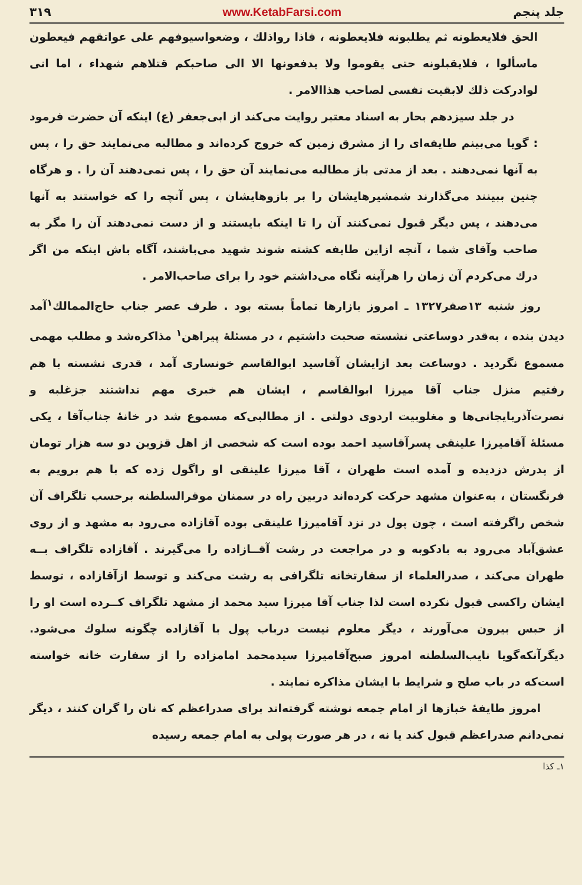جلد پنجم www.KetabFarsi.com ۳۱۹
الحق فلایعطونه ثم یطلبونه فلایعطونه ، فاذا رواذلك ، وضعواسیوفهم علی عواتقهم فیعطون ماسألوا ، فلایقبلونه حتی یقوموا ولا یدفعونها الا الی صاحبکم قتلاهم شهداء ، اما انی لوادرکت ذلك لابقیت نفسی لصاحب هذاالامر .
در جلد سیزدهم بحار به اسناد معتبر روایت می‌کند از ابی‌جعفر (ع) اینکه آن حضرت فرمود : گویا می‌بینم طایفه‌ای را از مشرق زمین که خروج کرده‌اند و مطالبه می‌نمایند حق را ، پس به آنها نمی‌دهند . بعد از مدتی باز مطالبه می‌نمایند آن حق را ، پس نمی‌دهند آن را . و هرگاه چنین ببینند می‌گذارند شمشیرهایشان را بر بازوهایشان ، پس آنچه را که خواستند به آنها می‌دهند ، پس دیگر قبول نمی‌کنند آن را تا اینکه بایستند و از دست نمی‌دهند آن را مگر به صاحب وآقای شما ، آنچه ازاین طایفه کشته شوند شهید می‌باشند، آگاه باش اینکه من اگر درك می‌کردم آن زمان را هرآینه نگاه می‌داشتم خود را برای صاحب‌الامر .
روز شنبه ۱۳صفر۱۳۲۷ ـ امروز بازارها تماماً بسته بود . طرف عصر جناب حاج‌الممالك<sup>۱</sup>آمد دیدن بنده ، به‌قدر دوساعتی نشسته صحبت داشتیم ، در مسئلهٔ پیراهن<sup>۱</sup> مذاکره‌شد و مطلب مهمی مسموع نگردید . دوساعت بعد ازایشان آقاسید ابوالقاسم خونساری آمد ، قدری نشسته با هم رفتیم منزل جناب آقا میرزا ابوالقاسم ، ایشان هم خبری مهم نداشتند جزغلبه و نصرت‌آذربایجانی‌ها و مغلوبیت اردوی دولتی . از مطالبی‌که مسموع شد در خانهٔ جناب‌آقا ، یکی مسئلهٔ آقامیرزا علینقی پسرآقاسید احمد بوده است که شخصی از اهل قزوین دو سه هزار تومان از پدرش دزدیده و آمده است طهران ، آقا میرزا علینقی او راگول زده که با هم برویم به فرنگستان ، به‌عنوان مشهد حرکت کرده‌اند دربین راه در سمنان موقرالسلطنه برحسب تلگراف آن شخص راگرفته است ، چون پول در نزد آقامیرزا علینقی بوده آقازاده می‌رود به مشهد و از روی عشق‌آباد می‌رود به بادکوبه و در مراجعت در رشت آقــازاده را می‌گیرند . آقازاده تلگراف بــه طهران می‌کند ، صدرالعلماء از سفارتخانه تلگرافی به رشت می‌کند و توسط ازآقازاده ، توسط ایشان راکسی قبول نکرده است لذا جناب آقا میرزا سید محمد از مشهد تلگراف کــرده است او را از حبس بیرون می‌آورند ، دیگر معلوم نیست درباب پول با آقازاده چگونه سلوك می‌شود. دیگرآنکه‌گویا نایب‌السلطنه امروز صبح‌آقامیرزا سیدمحمد امامزاده را از سفارت خانه خواسته است‌که در باب صلح و شرایط با ایشان مذاکره نمایند .
امروز طایفهٔ خبازها از امام جمعه نوشته گرفته‌اند برای صدراعظم که نان را گران کنند ، دیگر نمی‌دانم صدراعظم قبول کند یا نه ، در هر صورت پولی به امام جمعه رسیده
۱ـ کذا